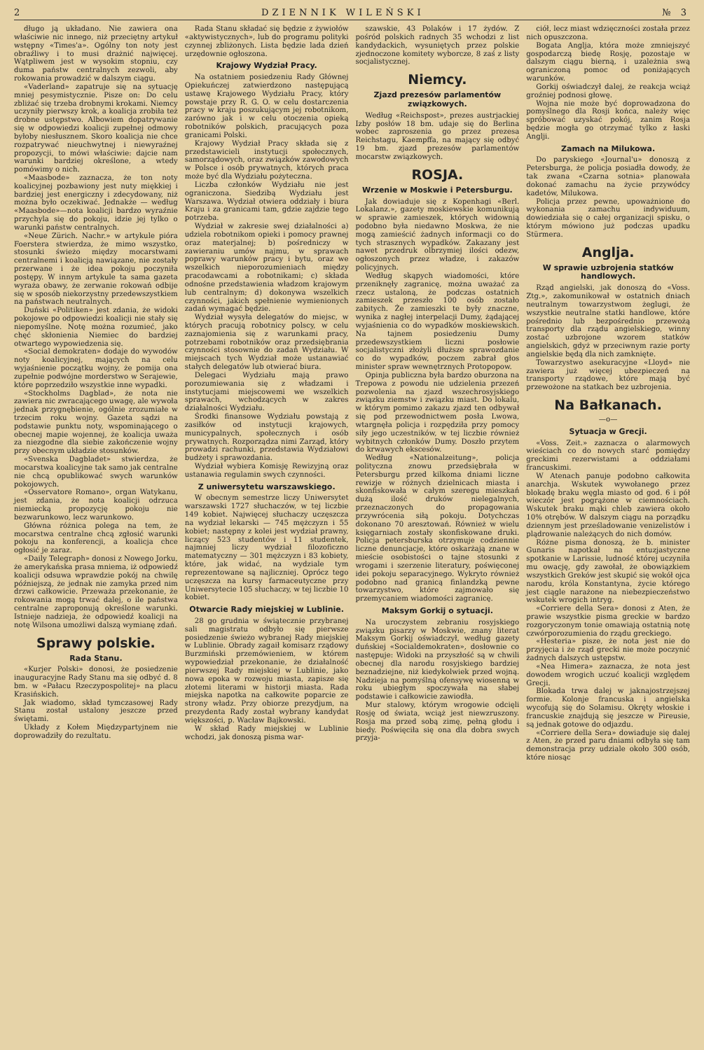2 DZIENNIK WILEŃSKI № 3
długo ją układano. Nie zawiera ona właściwie nic innego, niż przeciętny artykuł wstępny «Times'a». Ogólny ton noty jest obraźliwy i to musi drażnić najwięcej. Wątpliwem jest w wysokim stopniu, czy duma państw centralnych zezwoli, aby rokowania prowadzić w dalszym ciągu.
«Vaderland» zapatruje się na sytuację mniej pesymistycznie. Pisze on: Do celu zbliżać się trzeba drobnymi krokami. Niemcy uczyniły pierwszy krok, a koalicja zrobiła też drobne ustępstwo. Albowiem dopatrywanie się w odpowiedzi koalicji zupełnej odmowy byłoby niesłusznem. Skoro koalicja nie chce rozpatrywać nieuchwytnej i niewyraźnej propozycji, to mówi właściwie: dajcie nam warunki bardziej określone, a wtedy pomówimy o nich.
«Maasbode» zaznacza, że ton noty koalicyjnej pozbawiony jest nuty miękkiej i bardziej jest energiczny i zdecydowany, niż można było oczekiwać. Jednakże — według «Maasbode»—nota koalicji bardzo wyraźnie przychyla się do pokoju, idzie jej tylko o warunki państw centralnych.
«Neue Zürich. Nachr.» w artykule pióra Foerstera stwierdza, że mimo wszystko, stosunki świeżo między mocarstwami centralnemi i koalicją nawiązane, nie zostały przerwane i że idea pokoju poczyniła postępy. W innym artykule ta sama gazeta wyraża obawy, że zerwanie rokowań odbije się w sposób niekorzystny przedewszystkiem na państwach neutralnych.
Duński «Politiken» jest zdania, że widoki pokojowe po odpowiedzi koalicji nie stały się niepomyślne. Notę można rozumieć, jako chęć skłonienia Niemiec do bardziej otwartego wypowiedzenia się.
«Social demokraten» dodaje do wywodów noty koalicyjnej, mających na celu wyjaśnienie początku wojny, że pomija ona zupełnie podwójne morderstwo w Serajewie, które poprzedziło wszystkie inne wypadki.
«Stockholms Dagblad», że nota nie zawiera nic zwracającego uwagę, ale wywoła jednak przygnębienie, ogólnie zrozumiałe w trzecim roku wojny. Gazeta sądzi na podstawie punktu noty, wspominającego o obecnej mapie wojennej, że koalicja uważa za niezgodne dla siebie zakończenie wojny przy obecnym układzie stosunków.
«Svenska Dagbladet» stwierdza, że mocarstwa koalicyjne tak samo jak centralne nie chcą opublikować swych warunków pokojowych.
«Osservatore Romano», organ Watykanu, jest zdania, że nota koalicji odrzuca niemiecką propozycję pokoju nie bezwarunkowo, lecz warunkowo.
Główna różnica polega na tem, że mocarstwa centralne chcą zgłosić warunki pokoju na konferencji, a koalicja chce ogłosić je zaraz.
«Daily Telegraph» donosi z Nowego Jorku, że amerykańska prasa mniema, iż odpowiedź koalicji odsuwa wprawdzie pokój na chwilę późniejszą, że jednak nie zamyka przed nim drzwi całkowicie. Przeważa przekonanie, że rokowania mogą trwać dalej, o ile państwa centralne zaproponują określone warunki. Istnieje nadzieja, że odpowiedź koalicji na notę Wilsona umożliwi dalszą wymianę zdań.
Sprawy polskie.
Rada Stanu.
«Kurjer Polski» donosi, że posiedzenie inauguracyjne Rady Stanu ma się odbyć d. 8 bm. w «Pałacu Rzeczypospolitej» na placu Krasińskich.
Jak wiadomo, skład tymczasowej Rady Stanu został ustalony jeszcze przed świętami.
Układy z Kołem Międzypartyjnem nie doprowadziły do rezultatu.
Rada Stanu składać się będzie z żywiołów «aktywistycznych», lub do programu polityki czynnej zbliżonych. Lista będzie lada dzień urzędownie ogłoszona.
Krajowy Wydział Pracy.
Na ostatniem posiedzeniu Rady Głównej Opiekuńczej zatwierdzono następującą ustawę Krajowego Wydziału Pracy, który powstaje przy R. G. O. w celu dostarczenia pracy w kraju poszukującym jej robotnikom, zarówno jak i w celu otoczenia opieką robotników polskich, pracujących poza granicami Polski.
Krajowy Wydział Pracy składa się z przedstawicieli instytucji społecznych, samorządowych, oraz związków zawodowych w Polsce i osób prywatnych, których praca może być dla Wydziału pożyteczna.
Liczba członków Wydziału nie jest ograniczona. Siedzibą Wydziału jest Warszawa. Wydział otwiera oddziały i biura Kraju i za granicami tam, gdzie zajdzie tego potrzeba.
Wydział w zakresie swej działalności a) udziela robotnikom opieki i pomocy prawnej oraz materjalnej; b) pośredniczy w zawieraniu umów najmu, w sprawach poprawy warunków pracy i bytu, oraz we wszelkich nieporozumieniach między pracodawcami a robotnikami; c) składa odnośne przedstawienia władzom krajowym lub centralnym; d) dokonywa wszelkich czynności, jakich spełnienie wymienionych zadań wymagać będzie.
Wydział wysyła delegatów do miejsc, w których pracują robotnicy polscy, w celu zaznajomienia się z warunkami pracy, potrzebami robotników oraz przedsiębrania czynności stosownie do zadań Wydziału. W miejscach tych Wydział może ustanawiać stałych delegatów lub otwierać biura.
Delegaci Wydziału mają prawo porozumiewania się z władzami i instytucjami miejscowemi we wszelkich sprawach, wchodzących w zakres działalności Wydziału.
Środki finansowe Wydziału powstają z zasiłków od instytucji krajowych, municypalnych, społecznych i osób prywatnych. Rozporządza nimi Zarząd, który prowadzi rachunki, przedstawia Wydziałowi budżety i sprawozdania.
Wydział wybiera Komisję Rewizyjną oraz ustanawia regulamin swych czynności.
Z uniwersytetu warszawskiego.
W obecnym semestrze liczy Uniwersytet warszawski 1727 słuchaczów, w tej liczbie 149 kobiet. Najwięcej słuchaczy uczęszcza na wydział lekarski — 745 mężczyzn i 55 kobiet; następny z kolei jest wydział prawny, liczący 523 studentów i 11 studentek, najmniej liczy wydział filozoficzno matematyczny — 301 mężczyzn i 83 kobiety, które, jak widać, na wydziale tym reprezentowane są najliczniej. Oprócz tego uczęszcza na kursy farmaceutyczne przy Uniwersytecie 105 słuchaczy, w tej liczbie 10 kobiet.
Otwarcie Rady miejskiej w Lublinie.
28 go grudnia w świątecznie przybranej sali magistratu odbyło się pierwsze posiedzenie świeżo wybranej Rady miejskiej w Lublinie. Obrady zagaił komisarz rządowy Burzmiński przemówieniem, w którem wypowiedział przekonanie, że działalność pierwszej Rady miejskiej w Lublinie, jako nowa epoka w rozwoju miasta, zapisze się złotemi literami w historji miasta. Rada miejska napotka na całkowite poparcie ze strony władz. Przy obiorze prezydjum, na prezydenta Rady został wybrany kandydat większości, p. Wacław Bajkowski.
W skład Rady miejskiej w Lublinie wchodzi, jak donoszą pisma war-
szawskie, 43 Polaków i 17 żydów. Z pośród polskich radnych 35 wchodzi z list kandydackich, wysuniętych przez polskie zjednoczone komitety wyborcze, 8 zaś z listy socjalistycznej.
Niemcy.
Zjazd prezesów parlamentów związkowych.
Według «Reichspost», prezes austrjackiej Izby posłów 18 bm. udaje się do Berlina wobec zaproszenia go przez prezesa Reichstagu, Kaempffa, na mający się odbyć 19 bm. zjazd prezesów parlamentów mocarstw związkowych.
ROSJA.
Wrzenie w Moskwie i Petersburgu.
Jak dowiaduje się z Kopenhagi «Berl. Lokalanz.», gazety moskiewskie komunikują w sprawie zamieszek, których widownią podobno była niedawno Moskwa, że nie mogą zamieścić żadnych informacji co do tych strasznych wypadków. Zakazany jest nawet przedruk olbrzymiej ilości odezw, ogłoszonych przez władze, i zakazów policyjnych.
Według skąpych wiadomości, które przeniknęły zagranicę, można uważać za rzecz ustaloną, że podczas ostatnich zamieszek przeszło 100 osób zostało zabitych. Że zamieszki te były znaczne, wynika z nagłej interpelacji Dumy, żądającej wyjaśnienia co do wypadków moskiewskich. Na tajnem posiedzeniu Dumy przedewszystkiem liczni posłowie socjalistyczni złożyli dłuższe sprawozdanie co do wypadków, poczem zabrał głos minister spraw wewnętrznych Protopopow.
Opinja publiczna była bardzo oburzona na Trepowa z powodu nie udzielenia przezeń pozwolenia na zjazd wszechrosyjskiego związku ziemstw i związku miast. Do lokalu, w którym pomimo zakazu zjazd ten odbywał się pod przewodnictwem posła Lwowa, wtargnęła policja i rozpędziła przy pomocy siły jego uczestników, w tej liczbie również wybitnych członków Dumy. Doszło przytem do krwawych ekscesów.
Według «Nationalzeitung», policja polityczna znowu przedsiębrała w Petersburgu przed kilkoma dniami liczne rewizje w różnych dzielnicach miasta i skonfiskowała w całym szeregu mieszkań dużą ilość druków nielegalnych, przeznaczonych do propagowania przywrócenia siłą pokoju. Dotychczas dokonano 70 aresztowań. Również w wielu księgarniach zostały skonfiskowane druki. Policja petersburska otrzymuje codziennie liczne denuncjacje, które oskarżają znane w mieście osobistości o tajne stosunki z wrogami i szerzenie literatury, poświęconej idei pokoju separacyjnego. Wykryto również podobno nad granicą finlandzką pewne towarzystwo, które zajmowało się przemycaniem wiadomości zagranicę.
Maksym Gorkij o sytuacji.
Na uroczystem zebraniu rosyjskiego związku pisarzy w Moskwie, znany literat Maksym Gorkij oświadczył, według gazety duńskiej «Socialdemokraten», dosłownie co następuje: Widoki na przyszłość są w chwili obecnej dla narodu rosyjskiego bardziej beznadziejne, niż kiedykolwiek przed wojną. Nadzieja na pomyślną ofensywę wiosenną w roku ubiegłym spoczywała na słabej podstawie i całkowicie zawiodła.
Mur stalowy, którym wrogowie odcięli Rosję od świata, wciąż jest niewzruszony. Rosja ma przed sobą zimę, pełną głodu i biedy. Poświęciła się ona dla dobra swych przyja-
ciół, lecz miast wdzięczności została przez nich opuszczona.
Bogata Anglja, która może zmniejszyć gospodarczą biedę Rosję, pozostaje w dalszym ciągu bierną, i uzależnia swą ograniczoną pomoc od poniżających warunków.
Gorkij oświadczył dalej, że reakcja wciąż groźniej podnosi głowę.
Wojna nie może być doprowadzona do pomyślnego dla Rosji końca, należy więc spróbować uzyskać pokój, zanim Rosja będzie mogła go otrzymać tylko z łaski Anglji.
Zamach na Milukowa.
Do paryskiego «Journal'u» donoszą z Petersburga, że policja posiadła dowody, że tak zwana «Czarna sotnia» planowała dokonać zamachu na życie przywódcy kadetów, Milukowa.
Policja przez pewne, upoważnione do wykonania zamachu indywiduum, dowiedziała się o całej organizacji spisku, o którym mówiono już podczas upadku Stürmera.
Anglja.
W sprawie uzbrojenia statków handlowych.
Rząd angielski, jak donoszą do «Voss. Ztg.», zakomunikował w ostatnich dniach neutralnym towarzystwom żeglugi, że wszystkie neutralne statki handlowe, które pośrednio lub bezpośrednio przewożą transporty dla rządu angielskiego, winny zostać uzbrojone wzorem statków angielskich, gdyż w przeciwnym razie porty angielskie będą dla nich zamknięte.
Towarzystwo asekuracyjne «Lloyd» nie zawiera już więcej ubezpieczeń na transporty rządowe, które mają być przewożone na statkach bez uzbrojenia.
Na Bałkanach.
—o—
Sytuacja w Grecji.
«Voss. Zeit.» zaznacza o alarmowych wieściach co do nowych starć pomiędzy greckimi rezerwistami a oddziałami francuskimi.
W Atenach panuje podobno całkowita anarchja. Wskutek wywołanego przez blokadę braku węgla miasto od god. 6 i pół wieczór jest pogrążone w ciemnościach. Wskutek braku mąki chleb zawiera około 10% otrębów. W dalszym ciągu na porządku dziennym jest prześladowanie venizelistów i plądrowanie należących do nich domów.
Różne pisma donoszą, że b. minister Gunaris napotkał na entuzjastyczne spotkanie w Larissie, ludność której uczyniła mu owację, gdy zawołał, że obowiązkiem wszystkich Greków jest skupić się wokół ojca narodu, króla Konstantyna, życie którego jest ciągle narażone na niebezpieczeństwo wskutek wrogich intryg.
«Corriere della Sera» donosi z Aten, że prawie wszystkie pisma greckie w bardzo rozgoryczonym tonie omawiają ostatnią notę czwórporozumienia do rządu greckiego.
«Hesteria» pisze, że nota jest nie do przyjęcia i że rząd grecki nie może poczynić żadnych dalszych ustępstw.
«Nea Himera» zaznacza, że nota jest dowodem wrogich uczuć koalicji względem Grecji.
Blokada trwa dalej w jaknajostrzejszej formie. Kolonje francuska i angielska wycofują się do Solamisu. Okręty włoskie i francuskie znajdują się jeszcze w Pireusie, są jednak gotowe do odjazdu.
«Corriere della Sera» dowiaduje się dalej z Aten, że przed paru dniami odbyła się tam demonstracja przy udziale około 300 osób, które niosąc